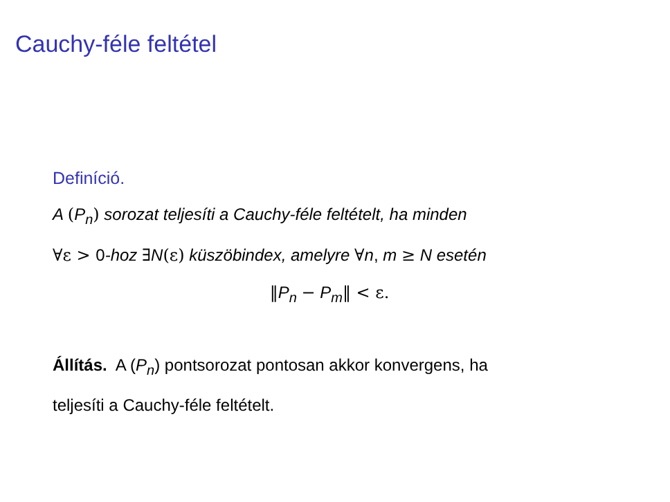Cauchy-féle feltétel
Definíció.
A (P<sub>n</sub>) sorozat teljesíti a Cauchy-féle feltételt, ha minden
∀ε > 0-hoz ∃N(ε) küszöbindex, amelyre ∀n, m ≥ N esetén
‖P<sub>n</sub> − P<sub>m</sub>‖ < ε.
Állítás. A (P<sub>n</sub>) pontsorozat pontosan akkor konvergens, ha
teljesíti a Cauchy-féle feltételt.